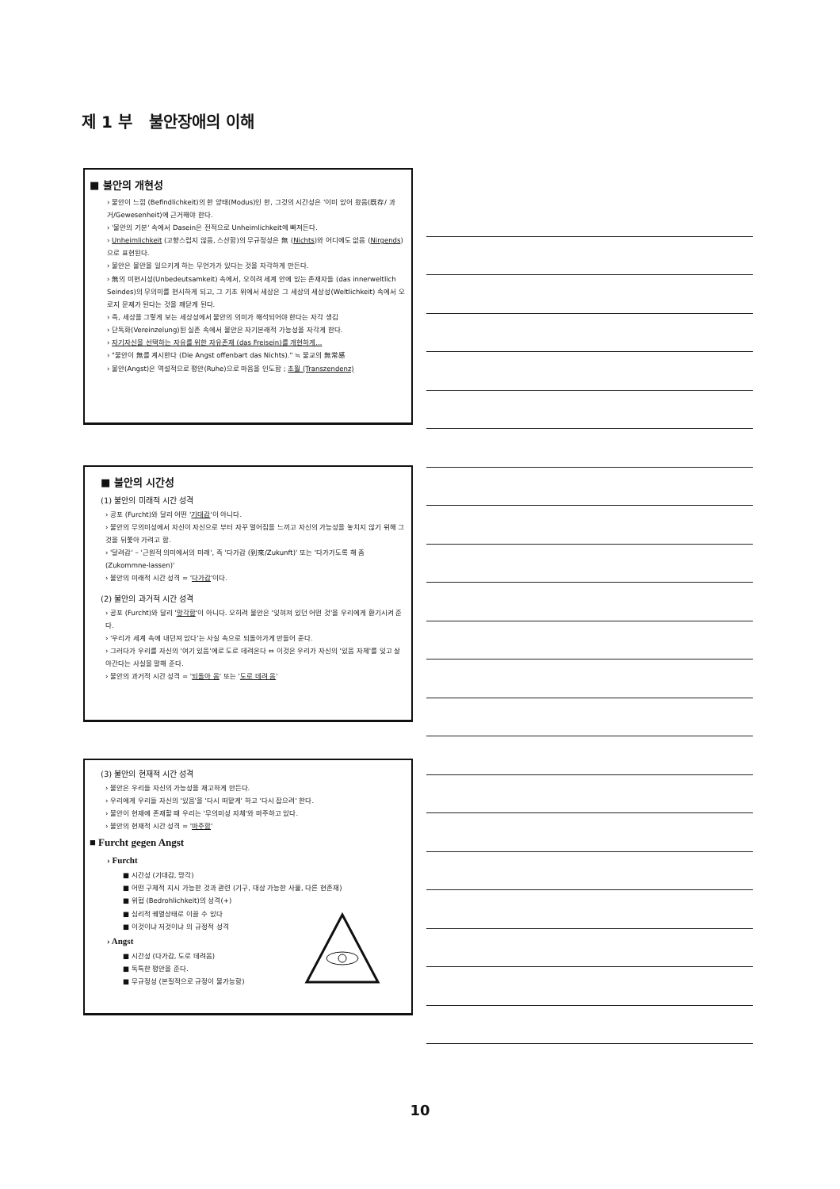제 1 부 불안장애의 이해
■ 불안의 개현성
› 불안이 느낌 (Befindlichkeit)의 한 양태(Modus)인 한, 그것의 시간성은 '이미 있어 왔음(既存/ 과거/Gewesenheit)에 근거해야 한다.
› '불안의 기분' 속에서 Dasein은 전적으로 Unheimlichkeit에 빠져든다.
› Unheimlichkeit (고향스럽지 않음, 스산함)의 무규정성은 無 (Nichts)와 어디에도 없음 (Nirgends)으로 표현된다.
› 불안은 불안을 일으키게 하는 무언가가 있다는 것을 자각하게 만든다.
› 無의 미현시성(Unbedeutsamkeit) 속에서, 오히려 세계 안에 있는 존재자들 (das innerweltlich Seindes)의 무의미를 현시하게 되고, 그 기초 위에서 세상은 그 세상의 세상성(Weltlichkeit) 속에서 오로지 문제가 된다는 것을 깨닫게 된다.
› 즉, 세상을 그렇게 보는 세상성에서 불안의 의미가 해석되어야 한다는 자각 생김
› 단독화(Vereinzelung)된 실존 속에서 불안은 자기본래적 가능성을 자각게 한다.
› 자기자신을 선택하는 자유를 위한 자유존재 (das Freisein)를 개현하게...
› "불안이 無를 계시한다 (Die Angst offenbart das Nichts)." ≒ 불교의 無常感
› 불안(Angst)은 역설적으로 평안(Ruhe)으로 마음을 인도함 ; 초월 (Transzendenz)
■ 불안의 시간성
(1) 불안의 미래적 시간 성격
› 공포 (Furcht)와 달리 어떤 '기대감'이 아니다.
› 불안의 무의미성에서 자신이 자신으로 부터 자꾸 멀어짐을 느끼고 자신의 가능성을 놓치지 않기 위해 그것을 뒤쫓아 가려고 함.
› '달려감' – '근원적 의미에서의 미래', 즉 '다가감 (到來/Zukunft)' 또는 '다가가도록 해 줌 (Zukommne-lassen)'
› 불안의 미래적 시간 성격 = '다가감'이다.
(2) 불안의 과거적 시간 성격
› 공포 (Furcht)와 달리 '망각함'이 아니다. 오히려 불안은 '잊혀져 있던 어떤 것'을 우리에게 환기시켜 준다.
› '우리가 세계 속에 내던져 있다'는 사실 속으로 되돌아가게 만들어 준다.
› 그러다가 우리를 자신의 '여기 있음'에로 도로 데려온다 ⇔ 이것은 우리가 자신의 '있음 자체'를 잊고 살아간다는 사실을 말해 준다.
› 불안의 과거적 시간 성격 = '되돌아 옴' 또는 '도로 데려 옴'
(3) 불안의 현재적 시간 성격
› 불안은 우리들 자신의 가능성을 재고하게 만든다.
› 우리에게 우리들 자신의 '있음'을 '다시 떠맡게' 하고 '다시 잡으려' 한다.
› 불안이 현재에 존재할 때 우리는 '무의미성 자체'와 마주하고 있다.
› 불안의 현재적 시간 성격 = '마주함'
■ Furcht gegen Angst
› Furcht
■ 시간성 (기대감, 망각)
■ 어떤 구체적 지시 가능한 것과 관련 (기구, 대상 가능한 사물, 다른 현존재)
■ 위협 (Bedrohlichkeit)의 성격(+)
■ 심리적 궤멸상태로 이끌 수 있다
■ 이것이냐 저것이냐 의 규정적 성격
› Angst
■ 시간성 (다가감, 도로 데려옴)
■ 독특한 평안을 준다.
■ 무규정성 (본질적으로 규정이 불가능함)
10